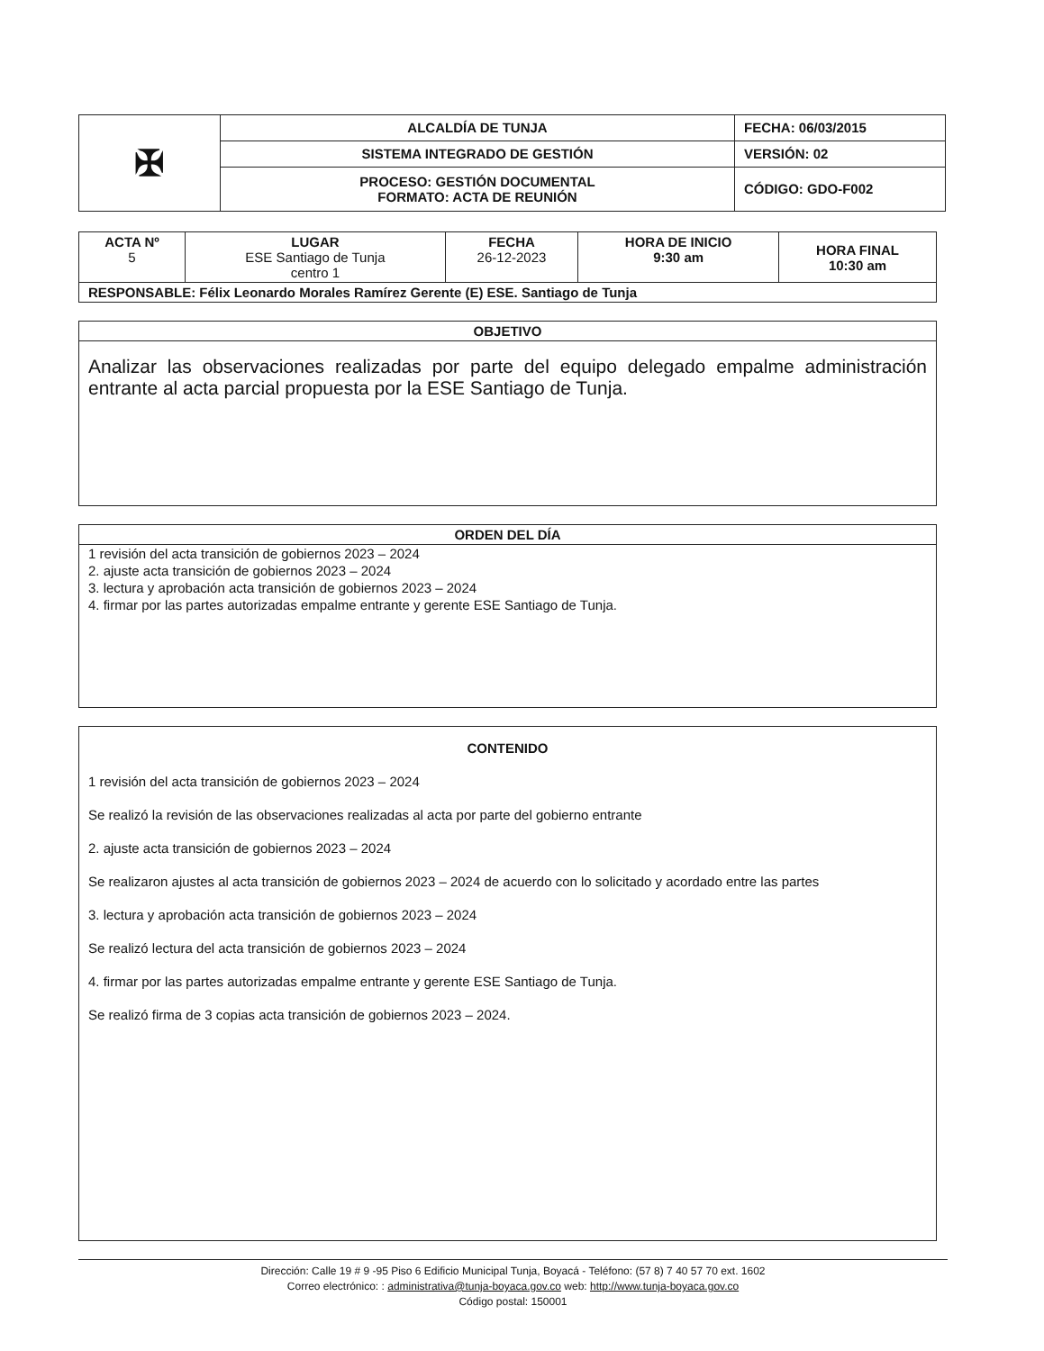| ✠ | ALCALDÍA DE TUNJA | FECHA: 06/03/2015 |
| | SISTEMA INTEGRADO DE GESTIÓN | VERSIÓN: 02 |
| | PROCESO: GESTIÓN DOCUMENTAL FORMATO: ACTA DE REUNIÓN | CÓDIGO: GDO-F002 |
| ACTA Nº 5 | LUGAR ESE Santiago de Tunja centro 1 | FECHA 26-12-2023 | HORA DE INICIO 9:30 am | HORA FINAL 10:30 am |
| RESPONSABLE: Félix Leonardo Morales Ramírez Gerente (E) ESE. Santiago de Tunja | | | | |
OBJETIVO
Analizar las observaciones realizadas por parte del equipo delegado empalme administración entrante al acta parcial propuesta por la ESE Santiago de Tunja.
ORDEN DEL DÍA
1 revisión del acta transición de gobiernos 2023 – 2024
2. ajuste acta transición de gobiernos 2023 – 2024
3. lectura y aprobación acta transición de gobiernos 2023 – 2024
4. firmar por las partes autorizadas empalme entrante y gerente ESE Santiago de Tunja.
CONTENIDO
1 revisión del acta transición de gobiernos 2023 – 2024
Se realizó la revisión de las observaciones realizadas al acta por parte del gobierno entrante
2. ajuste acta transición de gobiernos 2023 – 2024
Se realizaron ajustes al acta transición de gobiernos 2023 – 2024 de acuerdo con lo solicitado y acordado entre las partes
3. lectura y aprobación acta transición de gobiernos 2023 – 2024
Se realizó lectura del acta transición de gobiernos 2023 – 2024
4. firmar por las partes autorizadas empalme entrante y gerente ESE Santiago de Tunja.
Se realizó firma de 3 copias acta transición de gobiernos 2023 – 2024.
Dirección: Calle 19 # 9 -95 Piso 6 Edificio Municipal Tunja, Boyacá - Teléfono: (57 8) 7 40 57 70 ext. 1602
Correo electrónico: : administrativa@tunja-boyaca.gov.co web: http://www.tunja-boyaca.gov.co
Código postal: 150001